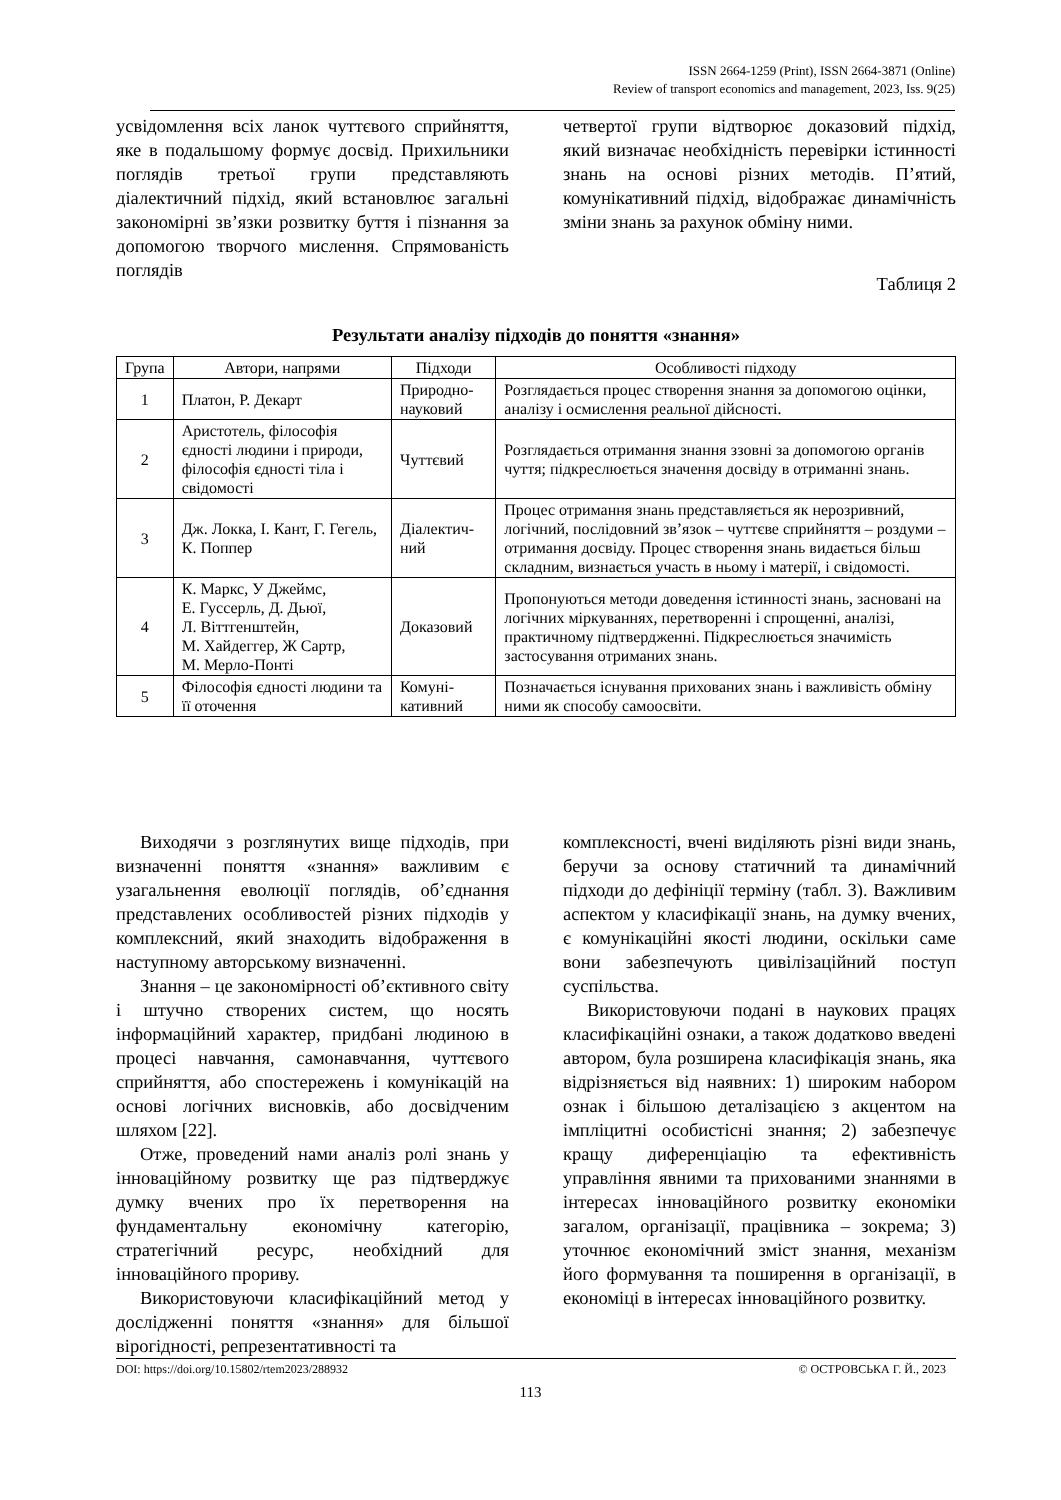ISSN 2664-1259 (Print), ISSN 2664-3871 (Online)
Review of transport economics and management, 2023, Iss. 9(25)
усвідомлення всіх ланок чуттєвого сприйняття, яке в подальшому формує досвід. Прихильники поглядів третьої групи представляють діалектичний підхід, який встановлює загальні закономірні зв’язки розвитку буття і пізнання за допомогою творчого мислення. Спрямованість поглядів
четвертої групи відтворює доказовий підхід, який визначає необхідність перевірки істинності знань на основі різних методів. П’ятий, комунікативний підхід, відображає динамічність зміни знань за рахунок обміну ними.
Таблиця 2
Результати аналізу підходів до поняття «знання»
| Група | Автори, напрями | Підходи | Особливості підходу |
| --- | --- | --- | --- |
| 1 | Платон, Р. Декарт | Природно-науковий | Розглядається процес створення знання за допомогою оцінки, аналізу і осмислення реальної дійсності. |
| 2 | Аристотель, філософія єдності людини і природи, філософія єдності тіла і свідомості | Чуттєвий | Розглядається отримання знання ззовні за допомогою органів чуття; підкреслюється значення досвіду в отриманні знань. |
| 3 | Дж. Локка, І. Кант, Г. Гегель, К. Поппер | Діалектич-ний | Процес отримання знань представляється як нерозривний, логічний, послідовний зв’язок – чуттєве сприйняття – роздуми – отримання досвіду. Процес створення знань видається більш складним, визнається участь в ньому і матерії, і свідомості. |
| 4 | К. Маркс, У Джеймс, Е. Гуссерль, Д. Дьюї, Л. Віттгенштейн, М. Хайдеггер, Ж Сартр, М. Мерло-Понті | Доказовий | Пропонуються методи доведення істинності знань, засновані на логічних міркуваннях, перетворенні і спрощенні, аналізі, практичному підтвердженні. Підкреслюється значимість застосування отриманих знань. |
| 5 | Філософія єдності людини та її оточення | Комуні-кативний | Позначається існування прихованих знань і важливість обміну ними як способу самоосвіти. |
Виходячи з розглянутих вище підходів, при визначенні поняття «знання» важливим є узагальнення еволюції поглядів, об’єднання представлених особливостей різних підходів у комплексний, який знаходить відображення в наступному авторському визначенні.
Знання – це закономірності об’єктивного світу і штучно створених систем, що носять інформаційний характер, придбані людиною в процесі навчання, самонавчання, чуттєвого сприйняття, або спостережень і комунікацій на основі логічних висновків, або досвідченим шляхом [22].
Отже, проведений нами аналіз ролі знань у інноваційному розвитку ще раз підтверджує думку вчених про їх перетворення на фундаментальну економічну категорію, стратегічний ресурс, необхідний для інноваційного прориву.
Використовуючи класифікаційний метод у дослідженні поняття «знання» для більшої вірогідності, репрезентативності та
комплексності, вчені виділяють різні види знань, беручи за основу статичний та динамічний підходи до дефініції терміну (табл. 3). Важливим аспектом у класифікації знань, на думку вчених, є комунікаційні якості людини, оскільки саме вони забезпечують цивілізаційний поступ суспільства.
Використовуючи подані в наукових працях класифікаційні ознаки, а також додатково введені автором, була розширена класифікація знань, яка відрізняється від наявних: 1) широким набором ознак і більшою деталізацією з акцентом на імпліцитні особистісні знання; 2) забезпечує кращу диференціацію та ефективність управління явними та прихованими знаннями в інтересах інноваційного розвитку економіки загалом, організації, працівника – зокрема; 3) уточнює економічний зміст знання, механізм його формування та поширення в організації, в економіці в інтересах інноваційного розвитку.
DOI: https://doi.org/10.15802/rtem2023/288932 © ОСТРОВСЬКА Г. Й., 2023
113